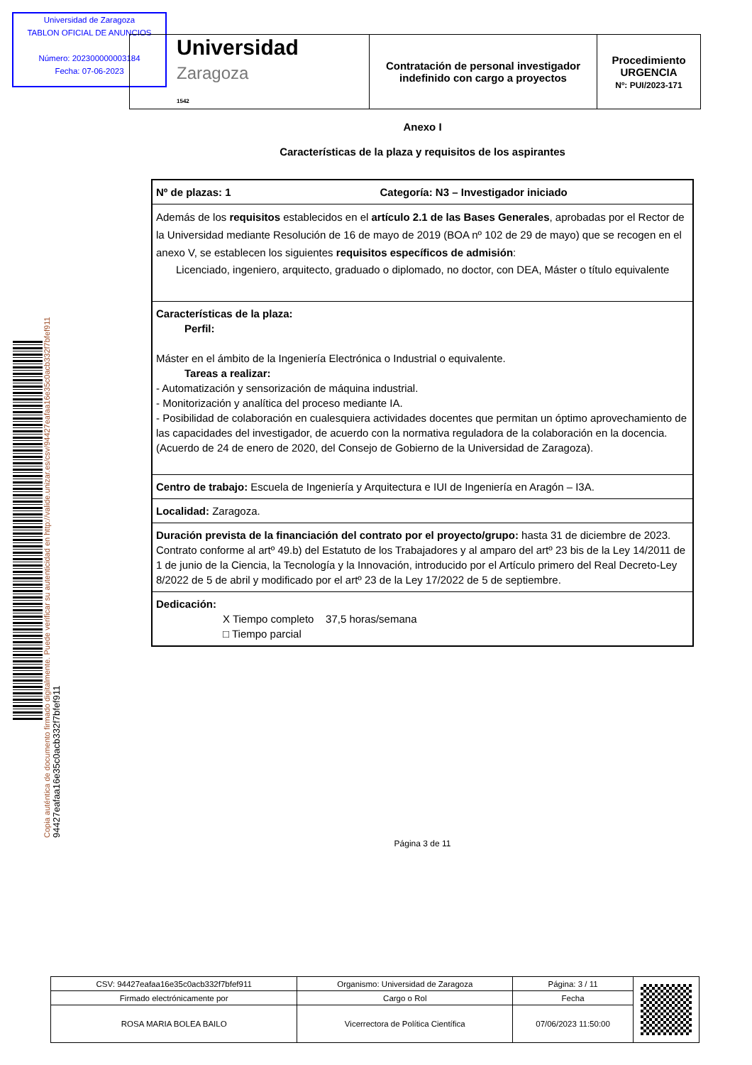Universidad de Zaragoza
TABLON OFICIAL DE ANUNCIOS
Número: 202300000003184
Fecha: 07-06-2023
| Universidad Zaragoza 1542 | Contratación de personal investigador indefinido con cargo a proyectos | Procedimiento URGENCIA Nº: PUI/2023-171 |
Anexo I
Características de la plaza y requisitos de los aspirantes
| Nº de plazas: 1 Categoría: N3 – Investigador iniciado |
| Además de los requisitos establecidos en el artículo 2.1 de las Bases Generales , aprobadas por el Rector de la Universidad mediante Resolución de 16 de mayo de 2019 (BOA nº 102 de 29 de mayo) que se recogen en el anexo V, se establecen los siguientes requisitos específicos de admisión : Licenciado, ingeniero, arquitecto, graduado o diplomado, no doctor, con DEA, Máster o título equivalente |
| Características de la plaza: Perfil: Máster en el ámbito de la Ingeniería Electrónica o Industrial o equivalente. Tareas a realizar: - Automatización y sensorización de máquina industrial. - Monitorización y analítica del proceso mediante IA. - Posibilidad de colaboración en cualesquiera actividades docentes que permitan un óptimo aprovechamiento de las capacidades del investigador, de acuerdo con la normativa reguladora de la colaboración en la docencia. (Acuerdo de 24 de enero de 2020, del Consejo de Gobierno de la Universidad de Zaragoza). |
| Centro de trabajo: Escuela de Ingeniería y Arquitectura e IUI de Ingeniería en Aragón – I3A. |
| Localidad: Zaragoza. |
| Duración prevista de la financiación del contrato por el proyecto/grupo: hasta 31 de diciembre de 2023. Contrato conforme al artº 49.b) del Estatuto de los Trabajadores y al amparo del artº 23 bis de la Ley 14/2011 de 1 de junio de la Ciencia, la Tecnología y la Innovación, introducido por el Artículo primero del Real Decreto-Ley 8/2022 de 5 de abril y modificado por el artº 23 de la Ley 17/2022 de 5 de septiembre. |
| Dedicación: X Tiempo completo 37,5 horas/semana □ Tiempo parcial |
Página 3 de 11
Copia auténtica de documento firmado digitalmente. Puede verificar su autenticidad en http://valide.unizar.es/csv/94427eafaa16e35c0acb332f7bfef911
94427eafaa16e35c0acb332f7bfef911
| CSV: 94427eafaa16e35c0acb332f7bfef911 | Organismo: Universidad de Zaragoza | Página: 3 / 11 | |
| Firmado electrónicamente por | Cargo o Rol | Fecha | |
| ROSA MARIA BOLEA BAILO | Vicerrectora de Política Científica | 07/06/2023 11:50:00 | |